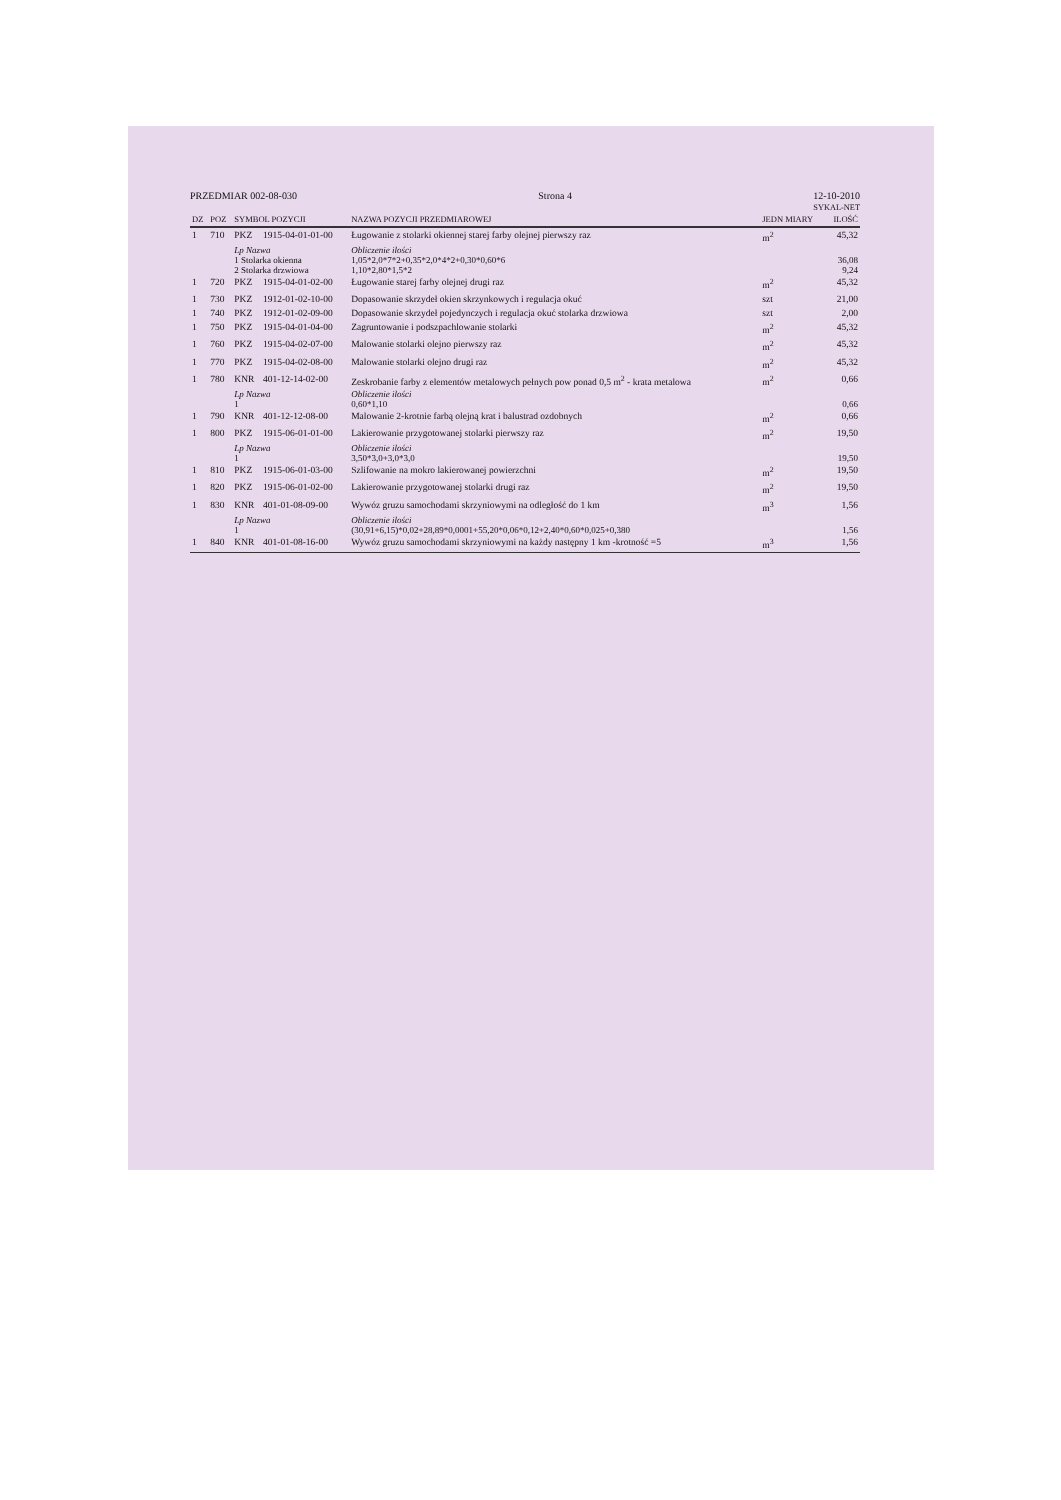PRZEDMIAR 002-08-030 Strona 4 12-10-2010
SYKAL-NET
| DZ | POZ | SYMBOL POZYCJI | | NAZWA POZYCJI PRZEDMIAROWEJ | JEDN MIARY | ILOŚĆ |
| --- | --- | --- | --- | --- | --- | --- |
| 1 | 710 | PKZ | 1915-04-01-01-00 | Ługowanie z stolarki okiennej starej farby olejnej pierwszy raz | m<sup>2</sup> | 45,32 |
| | | Lp Nazwa 1 Stolarka okienna 2 Stolarka drzwiowa | | Obliczenie ilości 1,05*2,0*7*2+0,35*2,0*4*2+0,30*0,60*6 1,10*2,80*1,5*2 | | 36,08 9,24 |
| 1 | 720 | PKZ | 1915-04-01-02-00 | Ługowanie starej farby olejnej drugi raz | m<sup>2</sup> | 45,32 |
| 1 | 730 | PKZ | 1912-01-02-10-00 | Dopasowanie skrzydeł okien skrzynkowych i regulacja okuć | szt | 21,00 |
| 1 | 740 | PKZ | 1912-01-02-09-00 | Dopasowanie skrzydeł pojedynczych i regulacja okuć stolarka drzwiowa | szt | 2,00 |
| 1 | 750 | PKZ | 1915-04-01-04-00 | Zagruntowanie i podszpachlowanie stolarki | m<sup>2</sup> | 45,32 |
| 1 | 760 | PKZ | 1915-04-02-07-00 | Malowanie stolarki olejno pierwszy raz | m<sup>2</sup> | 45,32 |
| 1 | 770 | PKZ | 1915-04-02-08-00 | Malowanie stolarki olejno drugi raz | m<sup>2</sup> | 45,32 |
| 1 | 780 | KNR | 401-12-14-02-00 | Zeskrobanie farby z elementów metalowych pełnych pow ponad 0,5 m<sup>2</sup> - krata metalowa | m<sup>2</sup> | 0,66 |
| | | Lp Nazwa 1 | | Obliczenie ilości 0,60*1,10 | | 0,66 |
| 1 | 790 | KNR | 401-12-12-08-00 | Malowanie 2-krotnie farbą olejną krat i balustrad ozdobnych | m<sup>2</sup> | 0,66 |
| 1 | 800 | PKZ | 1915-06-01-01-00 | Lakierowanie przygotowanej stolarki pierwszy raz | m<sup>2</sup> | 19,50 |
| | | Lp Nazwa 1 | | Obliczenie ilości 3,50*3,0+3,0*3,0 | | 19,50 |
| 1 | 810 | PKZ | 1915-06-01-03-00 | Szlifowanie na mokro lakierowanej powierzchni | m<sup>2</sup> | 19,50 |
| 1 | 820 | PKZ | 1915-06-01-02-00 | Lakierowanie przygotowanej stolarki drugi raz | m<sup>2</sup> | 19,50 |
| 1 | 830 | KNR | 401-01-08-09-00 | Wywóz gruzu samochodami skrzyniowymi na odległość do 1 km | m<sup>3</sup> | 1,56 |
| | | Lp Nazwa 1 | | Obliczenie ilości (30,91+6,15)*0,02+28,89*0,0001+55,20*0,06*0,12+2,40*0,60*0,025+0,380 | | 1,56 |
| 1 | 840 | KNR | 401-01-08-16-00 | Wywóz gruzu samochodami skrzyniowymi na każdy następny 1 km -krotność =5 | m<sup>3</sup> | 1,56 |